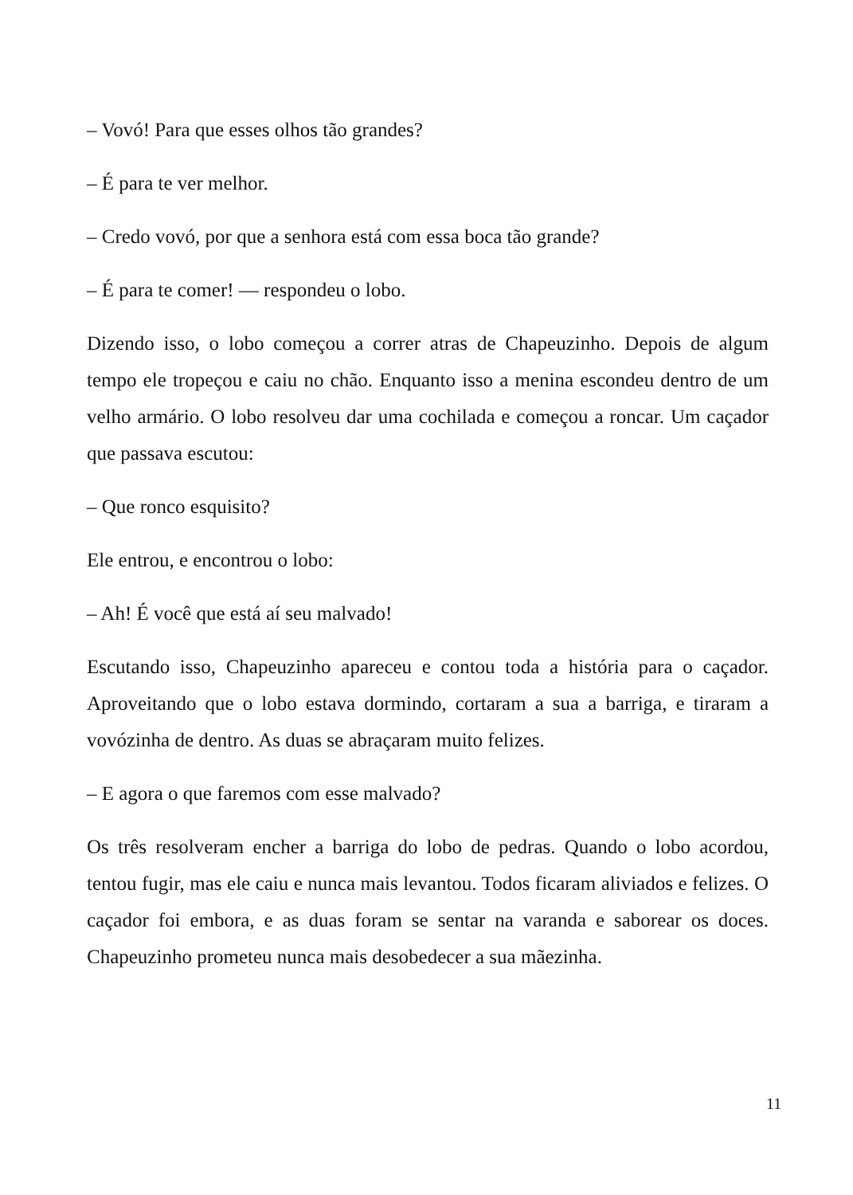– Vovó! Para que esses olhos tão grandes?
– É para te ver melhor.
– Credo vovó, por que a senhora está com essa boca tão grande?
– É para te comer! — respondeu o lobo.
Dizendo isso, o lobo começou a correr atras de Chapeuzinho. Depois de algum tempo ele tropeçou e caiu no chão. Enquanto isso a menina escondeu dentro de um velho armário. O lobo resolveu dar uma cochilada e começou a roncar. Um caçador que passava escutou:
– Que ronco esquisito?
Ele entrou, e encontrou o lobo:
– Ah! É você que está aí seu malvado!
Escutando isso, Chapeuzinho apareceu e contou toda a história para o caçador. Aproveitando que o lobo estava dormindo, cortaram a sua a barriga, e tiraram a vovózinha de dentro. As duas se abraçaram muito felizes.
– E agora o que faremos com esse malvado?
Os três resolveram encher a barriga do lobo de pedras. Quando o lobo acordou, tentou fugir, mas ele caiu e nunca mais levantou. Todos ficaram aliviados e felizes. O caçador foi embora, e as duas foram se sentar na varanda e saborear os doces. Chapeuzinho prometeu nunca mais desobedecer a sua mãezinha.
11